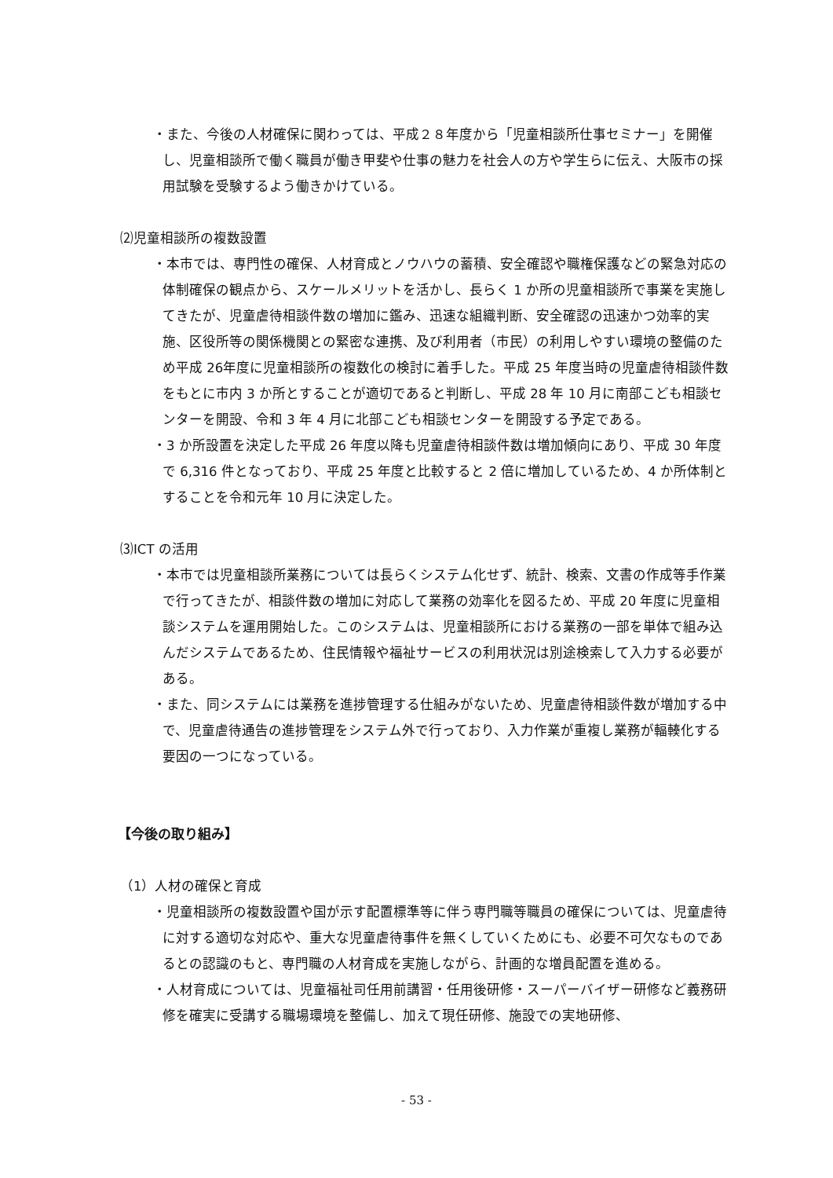・また、今後の人材確保に関わっては、平成２８年度から「児童相談所仕事セミナー」を開催し、児童相談所で働く職員が働き甲斐や仕事の魅力を社会人の方や学生らに伝え、大阪市の採用試験を受験するよう働きかけている。
⑵児童相談所の複数設置
・本市では、専門性の確保、人材育成とノウハウの蓄積、安全確認や職権保護などの緊急対応の体制確保の観点から、スケールメリットを活かし、長らく 1 か所の児童相談所で事業を実施してきたが、児童虐待相談件数の増加に鑑み、迅速な組織判断、安全確認の迅速かつ効率的実施、区役所等の関係機関との緊密な連携、及び利用者（市民）の利用しやすい環境の整備のため平成 26年度に児童相談所の複数化の検討に着手した。平成 25 年度当時の児童虐待相談件数をもとに市内 3 か所とすることが適切であると判断し、平成 28 年 10 月に南部こども相談センターを開設、令和 3 年 4 月に北部こども相談センターを開設する予定である。
・3 か所設置を決定した平成 26 年度以降も児童虐待相談件数は増加傾向にあり、平成 30 年度で 6,316 件となっており、平成 25 年度と比較すると 2 倍に増加しているため、4 か所体制とすることを令和元年 10 月に決定した。
⑶ICT の活用
・本市では児童相談所業務については長らくシステム化せず、統計、検索、文書の作成等手作業で行ってきたが、相談件数の増加に対応して業務の効率化を図るため、平成 20 年度に児童相談システムを運用開始した。このシステムは、児童相談所における業務の一部を単体で組み込んだシステムであるため、住民情報や福祉サービスの利用状況は別途検索して入力する必要がある。
・また、同システムには業務を進捗管理する仕組みがないため、児童虐待相談件数が増加する中で、児童虐待通告の進捗管理をシステム外で行っており、入力作業が重複し業務が輻輳化する要因の一つになっている。
【今後の取り組み】
（1）人材の確保と育成
・児童相談所の複数設置や国が示す配置標準等に伴う専門職等職員の確保については、児童虐待に対する適切な対応や、重大な児童虐待事件を無くしていくためにも、必要不可欠なものであるとの認識のもと、専門職の人材育成を実施しながら、計画的な増員配置を進める。
・人材育成については、児童福祉司任用前講習・任用後研修・スーパーバイザー研修など義務研修を確実に受講する職場環境を整備し、加えて現任研修、施設での実地研修、
- 53 -